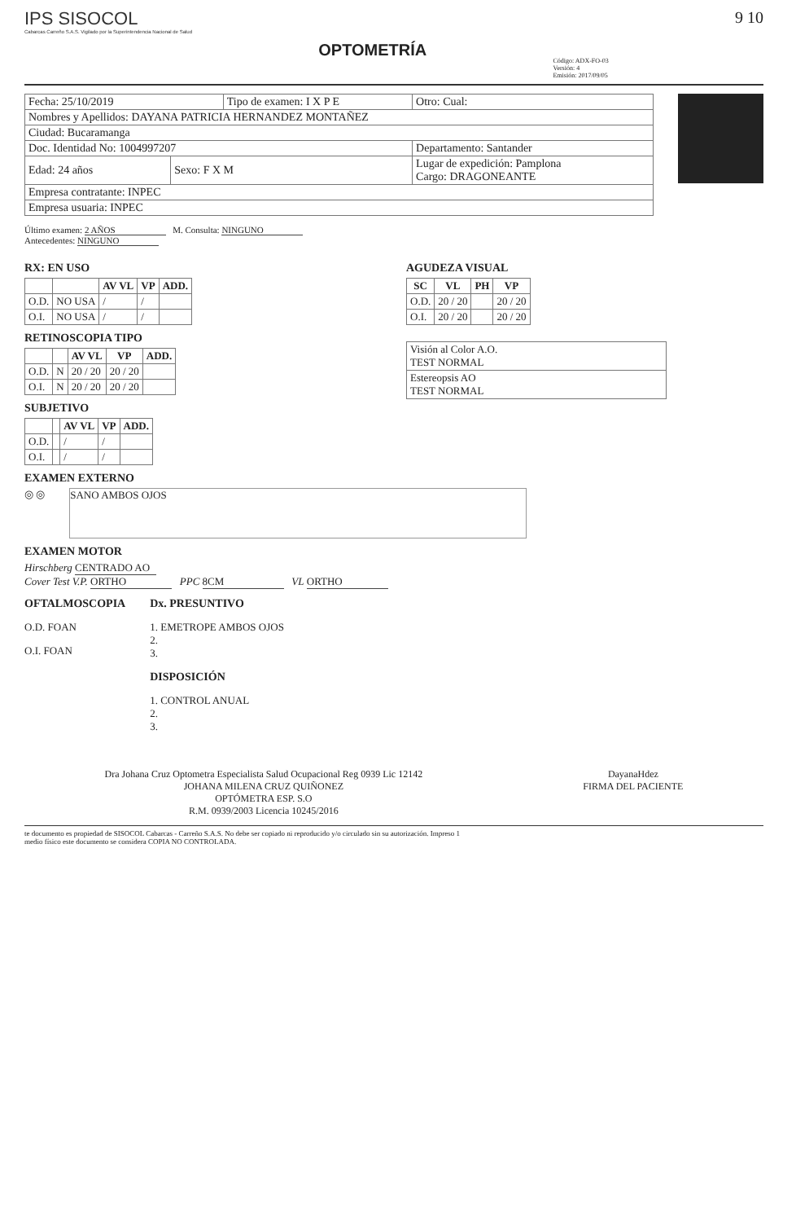IPS SISOCOL
Cabarcas Carreño S.A.S. Vigilado por la Superintendencia Nacional de Salud
OPTOMETRÍA
Código: ADX-FO-03
Versión: 4
Emisión: 2017/09/05
9 10
| Fecha: 25/10/2019 | | Tipo de examen: I X P E | | Otro: Cual: |
| Nombres y Apellidos: DAYANA PATRICIA HERNANDEZ MONTAÑEZ | | | | |
| Ciudad: Bucaramanga | | | | |
| Doc. Identidad No: 1004997207 | | | Departamento: Santander | |
| Edad: 24 años | Sexo: F X M | | Lugar de expedición: Pamplona Cargo: DRAGONEANTE | |
| Empresa contratante: INPEC | | | | |
| Empresa usuaria: INPEC | | | | |
Último examen: 2 AÑOS M. Consulta: NINGUNO
Antecedentes: NINGUNO
RX: EN USO
| | | AV VL | VP | ADD. |
| --- | --- | --- | --- | --- |
| O.D. | NO USA | / | / | |
| O.I. | NO USA | / | / | |
RETINOSCOPIA TIPO
| | | AV VL | VP | ADD. |
| --- | --- | --- | --- | --- |
| O.D. | N | 20 / 20 | 20 / 20 | |
| O.I. | N | 20 / 20 | 20 / 20 | |
SUBJETIVO
| | | AV VL | VP | ADD. |
| --- | --- | --- | --- | --- |
| O.D. | | / | / | |
| O.I. | | / | / | |
AGUDEZA VISUAL
| SC | VL | PH | VP |
| --- | --- | --- | --- |
| O.D. | 20 / 20 | | 20 / 20 |
| O.I. | 20 / 20 | | 20 / 20 |
| Visión al Color A.O. TEST NORMAL |
| Estereopsis AO TEST NORMAL |
EXAMEN EXTERNO
◎ ◎
SANO AMBOS OJOS
EXAMEN MOTOR
Hirschberg CENTRADO AO
Cover Test V.P. ORTHO PPC 8CM VL ORTHO
OFTALMOSCOPIA
O.D. FOAN
O.I. FOAN
Dx. PRESUNTIVO
1. EMETROPE AMBOS OJOS
2.
3.
DISPOSICIÓN
1. CONTROL ANUAL
2.
3.
Dra Johana Cruz Optometra Especialista Salud Ocupacional Reg 0939 Lic 12142
JOHANA MILENA CRUZ QUIÑONEZ
OPTÓMETRA ESP. S.O
R.M. 0939/2003 Licencia 10245/2016
DayanaHdez
FIRMA DEL PACIENTE
te documento es propiedad de SISOCOL Cabarcas - Carreño S.A.S. No debe ser copiado ni reproducido y/o circulado sin su autorización. Impreso 1
medio físico este documento se considera COPIA NO CONTROLADA.